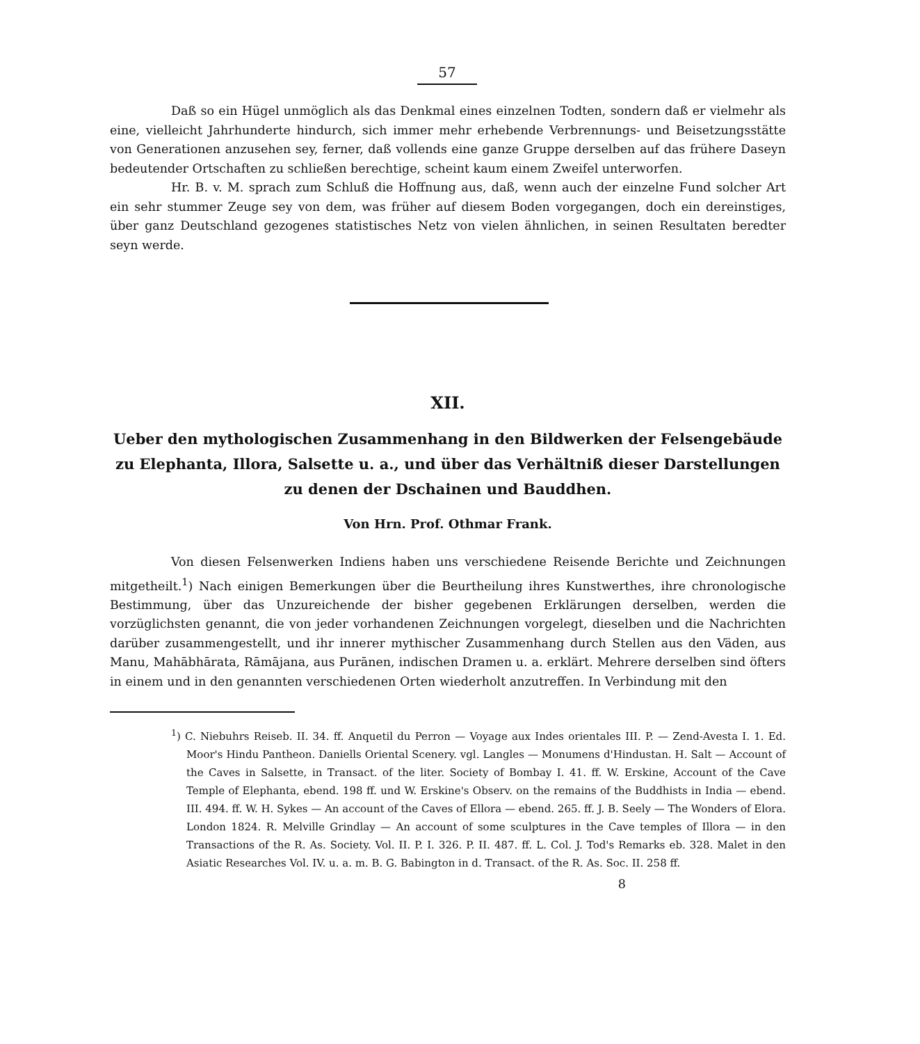57
Daß so ein Hügel unmöglich als das Denkmal eines einzelnen Todten, sondern daß er vielmehr als eine, vielleicht Jahrhunderte hindurch, sich immer mehr erhebende Verbrennungs- und Beisetzungsstätte von Generationen anzusehen sey, ferner, daß vollends eine ganze Gruppe derselben auf das frühere Daseyn bedeutender Ortschaften zu schließen berechtige, scheint kaum einem Zweifel unterworfen.
Hr. B. v. M. sprach zum Schluß die Hoffnung aus, daß, wenn auch der einzelne Fund solcher Art ein sehr stummer Zeuge sey von dem, was früher auf diesem Boden vorgegangen, doch ein dereinstiges, über ganz Deutschland gezogenes statistisches Netz von vielen ähnlichen, in seinen Resultaten beredter seyn werde.
XII.
Ueber den mythologischen Zusammenhang in den Bildwerken der Felsengebäude zu Elephanta, Illora, Salsette u. a., und über das Verhältniß dieser Darstellungen zu denen der Dschainen und Bauddhen.
Von Hrn. Prof. Othmar Frank.
Von diesen Felsenwerken Indiens haben uns verschiedene Reisende Berichte und Zeichnungen mitgetheilt.<sup>1</sup>) Nach einigen Bemerkungen über die Beurtheilung ihres Kunstwerthes, ihre chronologische Bestimmung, über das Unzureichende der bisher gegebenen Erklärungen derselben, werden die vorzüglichsten genannt, die von jeder vorhandenen Zeichnungen vorgelegt, dieselben und die Nachrichten darüber zusammengestellt, und ihr innerer mythischer Zusammenhang durch Stellen aus den Väden, aus Manu, Mahābhārata, Rāmājana, aus Purānen, indischen Dramen u. a. erklärt. Mehrere derselben sind öfters in einem und in den genannten verschiedenen Orten wiederholt anzutreffen. In Verbindung mit den
<sup>1</sup>) C. Niebuhrs Reiseb. II. 34. ff. Anquetil du Perron — Voyage aux Indes orientales III. P. — Zend-Avesta I. 1. Ed. Moor's Hindu Pantheon. Daniells Oriental Scenery. vgl. Langles — Monumens d'Hindustan. H. Salt — Account of the Caves in Salsette, in Transact. of the liter. Society of Bombay I. 41. ff. W. Erskine, Account of the Cave Temple of Elephanta, ebend. 198 ff. und W. Erskine's Observ. on the remains of the Buddhists in India — ebend. III. 494. ff. W. H. Sykes — An account of the Caves of Ellora — ebend. 265. ff. J. B. Seely — The Wonders of Elora. London 1824. R. Melville Grindlay — An account of some sculptures in the Cave temples of Illora — in den Transactions of the R. As. Society. Vol. II. P. I. 326. P. II. 487. ff. L. Col. J. Tod's Remarks eb. 328. Malet in den Asiatic Researches Vol. IV. u. a. m. B. G. Babington in d. Transact. of the R. As. Soc. II. 258 ff.
8